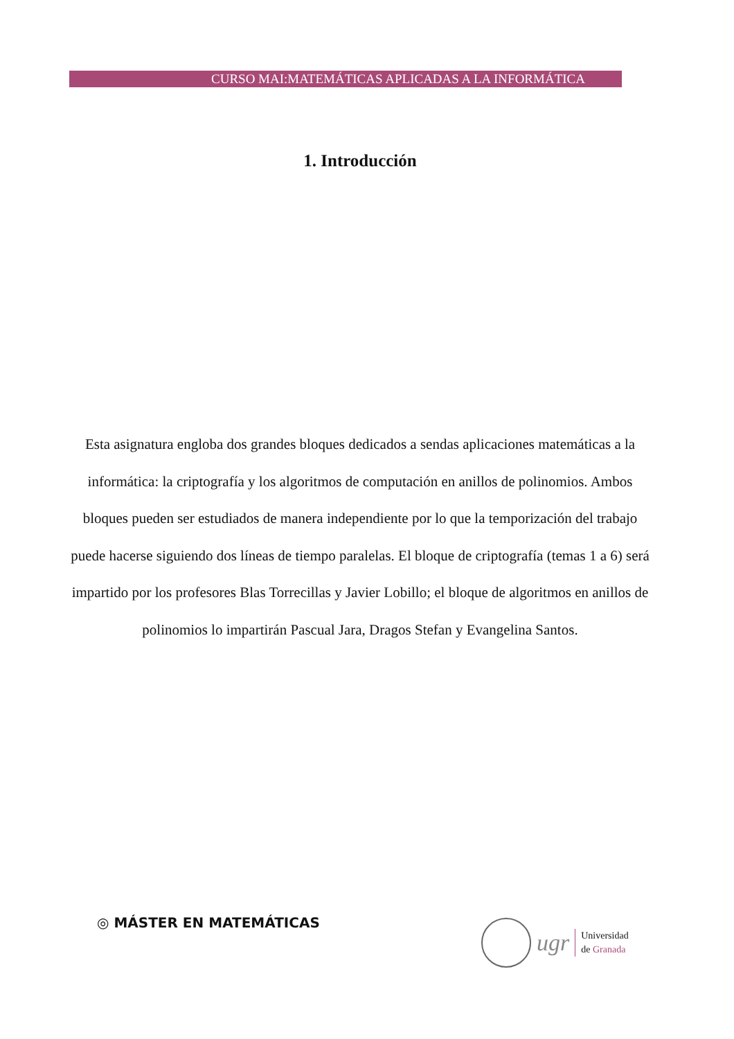CURSO MAI:MATEMÁTICAS APLICADAS A LA INFORMÁTICA
1. Introducción
Esta asignatura engloba dos grandes bloques dedicados a sendas aplicaciones matemáticas a la informática: la criptografía y los algoritmos de computación en anillos de polinomios. Ambos bloques pueden ser estudiados de manera independiente por lo que la temporización del trabajo puede hacerse siguiendo dos líneas de tiempo paralelas. El bloque de criptografía (temas 1 a 6) será impartido por los profesores Blas Torrecillas y Javier Lobillo; el bloque de algoritmos en anillos de polinomios lo impartirán Pascual Jara, Dragos Stefan y Evangelina Santos.
◎ MÁSTER EN MATEMÁTICAS
ugr
Universidad
de Granada